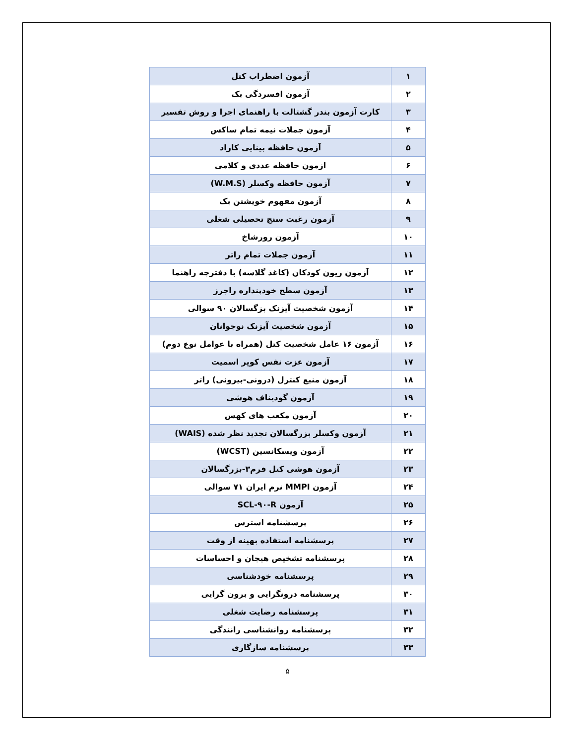| ۱ | آزمون اضطراب کتل |
| ۲ | آزمون افسردگی بک |
| ۳ | کارت آزمون بندر گشتالت با راهنمای اجرا و روش تفسیر |
| ۴ | آزمون جملات نیمه تمام ساکس |
| ۵ | آزمون حافظه بینایی کاراد |
| ۶ | ازمون حافظه عددی و کلامی |
| ۷ | آزمون حافظه وکسلر (W.M.S) |
| ۸ | آزمون مفهوم خویشتن بک |
| ۹ | آزمون رغبت سنج تحصیلی شغلی |
| ۱۰ | آزمون رورشاخ |
| ۱۱ | آزمون جملات تمام راتر |
| ۱۲ | آزمون ریون کودکان (کاغذ گلاسه) با دفترچه راهنما |
| ۱۳ | آزمون سطح خودپنداره راجرز |
| ۱۴ | آزمون شخصیت آیزنک بزگسالان ۹۰ سوالی |
| ۱۵ | آزمون شخصیت آیزنک نوجوانان |
| ۱۶ | آزمون ۱۶ عامل شخصیت کتل (همراه با عوامل نوع دوم) |
| ۱۷ | آزمون عزت نفس کوپر اسمیت |
| ۱۸ | آزمون منبع کنترل (درونی-بیرونی) راتر |
| ۱۹ | آزمون گودیناف هوشی |
| ۲۰ | آزمون مکعب های کهس |
| ۲۱ | آزمون وکسلر بزرگسالان تجدید نظر شده (WAIS) |
| ۲۲ | آزمون ویسکانسین (WCST) |
| ۲۳ | آزمون هوشی کتل فرم۳-بزرگسالان |
| ۲۴ | آزمون MMPI نرم ایران ۷۱ سوالی |
| ۲۵ | آزمون SCL-۹۰-R |
| ۲۶ | پرسشنامه استرس |
| ۲۷ | پرسشنامه استفاده بهینه از وقت |
| ۲۸ | پرسشنامه تشخیص هیجان و احساسات |
| ۲۹ | پرسشنامه خودشناسی |
| ۳۰ | پرسشنامه درونگرایی و برون گرایی |
| ۳۱ | پرسشنامه رضایت شغلی |
| ۳۲ | پرسشنامه روانشناسی رانندگی |
| ۳۳ | پرسشنامه سازگاری |
۵